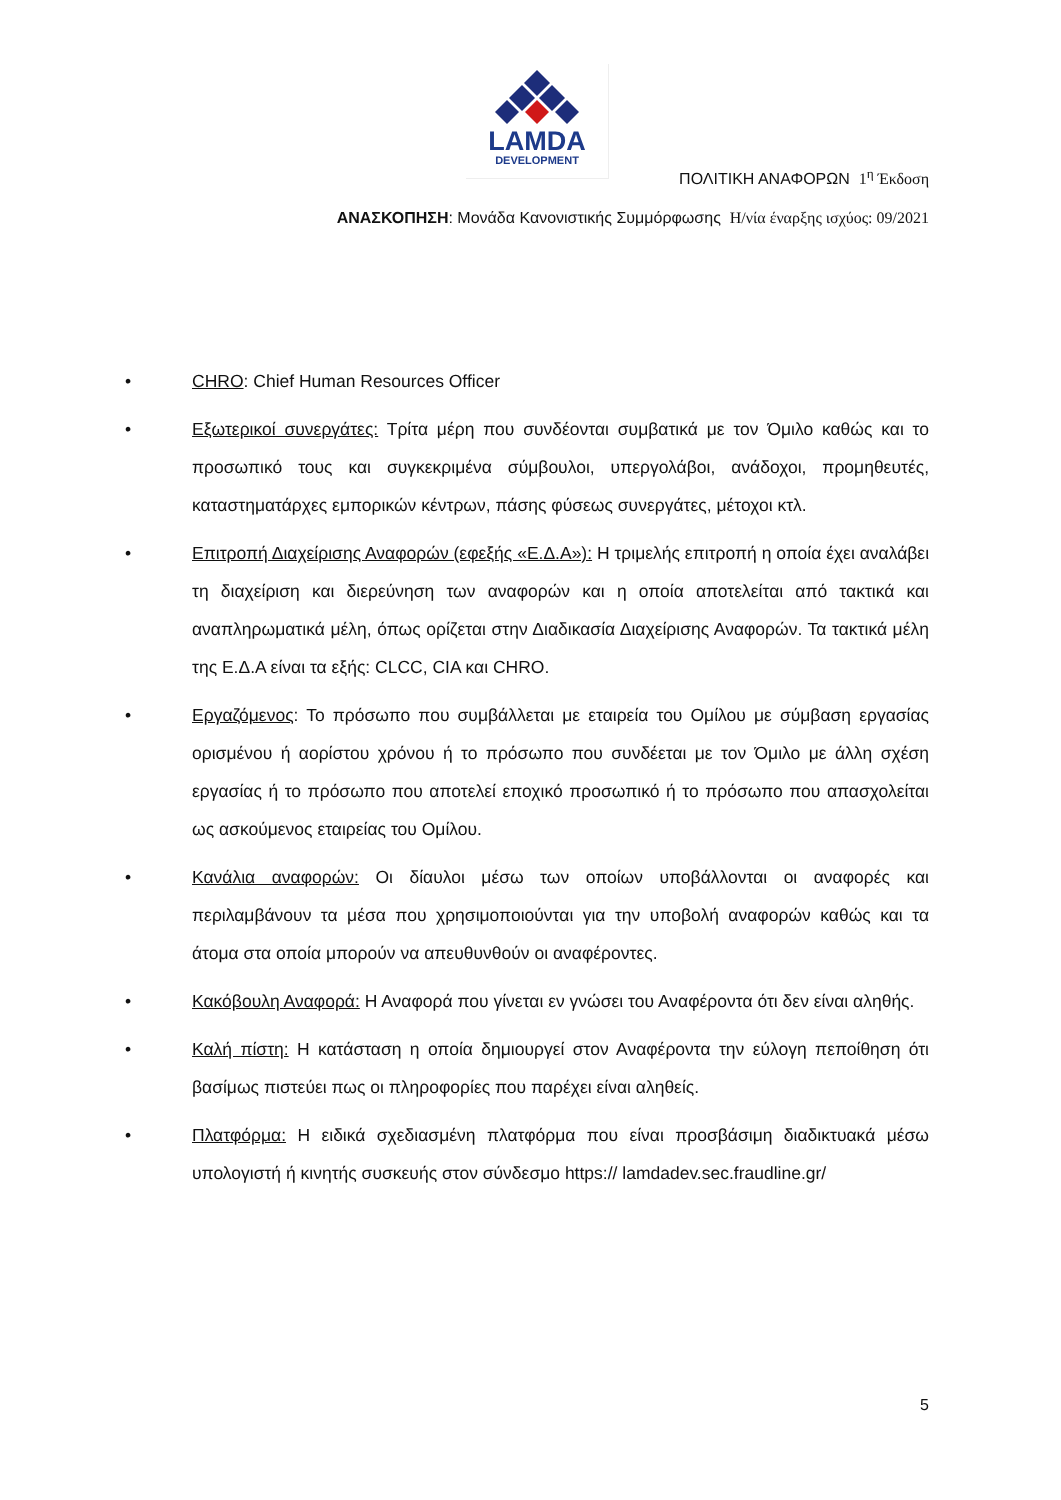LAMDA
DEVELOPMENT
ΠΟΛΙΤΙΚΗ ΑΝΑΦΟΡΩΝ 1<sup>η</sup> Έκδοση
ΑΝΑΣΚΟΠΗΣΗ: Μονάδα Κανονιστικής Συμμόρφωσης Η/νία έναρξης ισχύος: 09/2021
• CHRO: Chief Human Resources Officer
• Εξωτερικοί συνεργάτες: Τρίτα μέρη που συνδέονται συμβατικά με τον Όμιλο καθώς και το προσωπικό τους και συγκεκριμένα σύμβουλοι, υπεργολάβοι, ανάδοχοι, προμηθευτές, καταστηματάρχες εμπορικών κέντρων, πάσης φύσεως συνεργάτες, μέτοχοι κτλ.
• Επιτροπή Διαχείρισης Αναφορών (εφεξής «Ε.Δ.Α»): Η τριμελής επιτροπή η οποία έχει αναλάβει τη διαχείριση και διερεύνηση των αναφορών και η οποία αποτελείται από τακτικά και αναπληρωματικά μέλη, όπως ορίζεται στην Διαδικασία Διαχείρισης Αναφορών. Τα τακτικά μέλη της Ε.Δ.Α είναι τα εξής: CLCC, CIA και CHRO.
• Εργαζόμενος: Το πρόσωπο που συμβάλλεται με εταιρεία του Ομίλου με σύμβαση εργασίας ορισμένου ή αορίστου χρόνου ή το πρόσωπο που συνδέεται με τον Όμιλο με άλλη σχέση εργασίας ή το πρόσωπο που αποτελεί εποχικό προσωπικό ή το πρόσωπο που απασχολείται ως ασκούμενος εταιρείας του Ομίλου.
• Κανάλια αναφορών: Οι δίαυλοι μέσω των οποίων υποβάλλονται οι αναφορές και περιλαμβάνουν τα μέσα που χρησιμοποιούνται για την υποβολή αναφορών καθώς και τα άτομα στα οποία μπορούν να απευθυνθούν οι αναφέροντες.
• Κακόβουλη Αναφορά: Η Αναφορά που γίνεται εν γνώσει του Αναφέροντα ότι δεν είναι αληθής.
• Καλή πίστη: Η κατάσταση η οποία δημιουργεί στον Αναφέροντα την εύλογη πεποίθηση ότι βασίμως πιστεύει πως οι πληροφορίες που παρέχει είναι αληθείς.
• Πλατφόρμα: Η ειδικά σχεδιασμένη πλατφόρμα που είναι προσβάσιμη διαδικτυακά μέσω υπολογιστή ή κινητής συσκευής στον σύνδεσμο https:// lamdadev.sec.fraudline.gr/
5